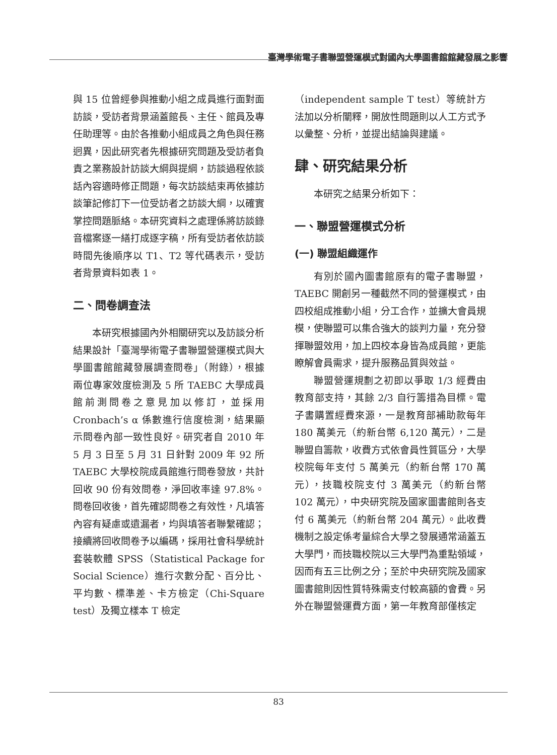臺灣學術電子書聯盟營運模式對國內大學圖書館館藏發展之影響
與 15 位曾經參與推動小組之成員進行面對面訪談，受訪者背景涵蓋館長、主任、館員及專任助理等。由於各推動小組成員之角色與任務迥異，因此研究者先根據研究問題及受訪者負責之業務設計訪談大綱與提綱，訪談過程依談話內容適時修正問題，每次訪談結束再依據訪談筆記修訂下一位受訪者之訪談大綱，以確實掌控問題脈絡。本研究資料之處理係將訪談錄音檔案逐一繕打成逐字稿，所有受訪者依訪談時間先後順序以 T1、T2 等代碼表示，受訪者背景資料如表 1。
二、問卷調查法
本研究根據國內外相關研究以及訪談分析結果設計「臺灣學術電子書聯盟營運模式與大學圖書館館藏發展調查問卷」（附錄），根據兩位專家效度檢測及 5 所 TAEBC 大學成員館前測問卷之意見加以修訂，並採用 Cronbach’s α 係數進行信度檢測，結果顯示問卷內部一致性良好。研究者自 2010 年 5 月 3 日至 5 月 31 日針對 2009 年 92 所 TAEBC 大學校院成員館進行問卷發放，共計回收 90 份有效問卷，淨回收率達 97.8%。問卷回收後，首先確認問卷之有效性，凡填答內容有疑慮或遺漏者，均與填答者聯繫確認；接續將回收問卷予以編碼，採用社會科學統計套裝軟體 SPSS（Statistical Package for Social Science）進行次數分配、百分比、平均數、標準差、卡方檢定（Chi-Square test）及獨立樣本 T 檢定
（independent sample T test）等統計方法加以分析闡釋，開放性問題則以人工方式予以彙整、分析，並提出結論與建議。
肆、研究結果分析
本研究之結果分析如下：
一、聯盟營運模式分析
(一) 聯盟組織運作
有別於國內圖書館原有的電子書聯盟，TAEBC 開創另一種截然不同的營運模式，由四校組成推動小組，分工合作，並擴大會員規模，使聯盟可以集合強大的談判力量，充分發揮聯盟效用，加上四校本身皆為成員館，更能瞭解會員需求，提升服務品質與效益。
聯盟營運規劃之初即以爭取 1/3 經費由教育部支持，其餘 2/3 自行籌措為目標。電子書購置經費來源，一是教育部補助款每年 180 萬美元（約新台幣 6,120 萬元），二是聯盟自籌款，收費方式依會員性質區分，大學校院每年支付 5 萬美元（約新台幣 170 萬元），技職校院支付 3 萬美元（約新台幣 102 萬元），中央研究院及國家圖書館則各支付 6 萬美元（約新台幣 204 萬元）。此收費機制之設定係考量綜合大學之發展通常涵蓋五大學門，而技職校院以三大學門為重點領域，因而有五三比例之分；至於中央研究院及國家圖書館則因性質特殊需支付較高額的會費。另外在聯盟營運費方面，第一年教育部僅核定
83